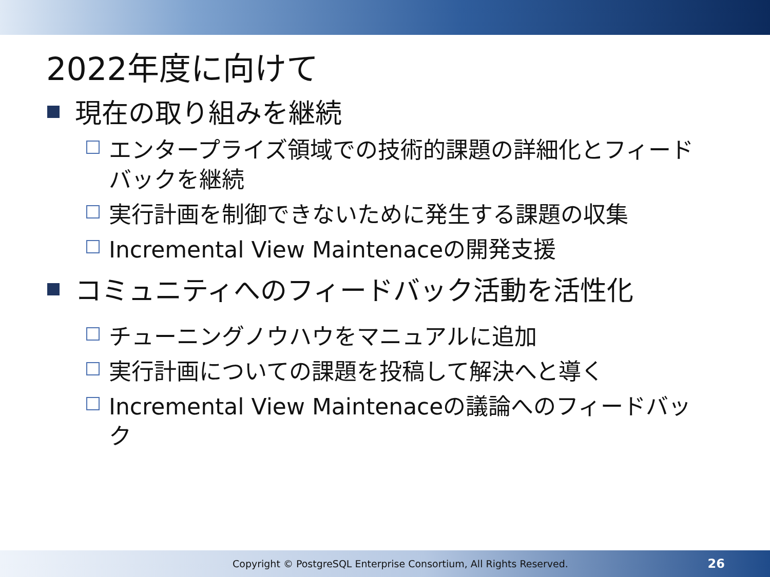2022年度に向けて
現在の取り組みを継続
エンタープライズ領域での技術的課題の詳細化とフィードバックを継続
実行計画を制御できないために発生する課題の収集
Incremental View Maintenaceの開発支援
コミュニティへのフィードバック活動を活性化
チューニングノウハウをマニュアルに追加
実行計画についての課題を投稿して解決へと導く
Incremental View Maintenaceの議論へのフィードバック
Copyright © PostgreSQL Enterprise Consortium, All Rights Reserved. 26